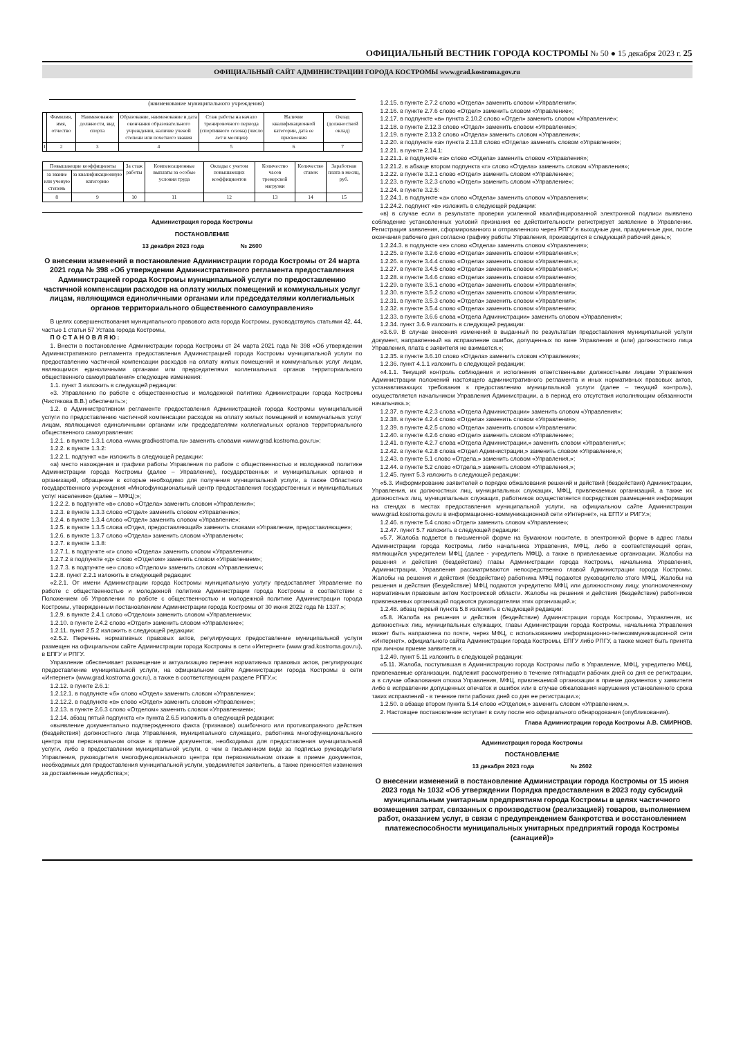ОФИЦИАЛЬНЫЙ ВЕСТНИК ГОРОДА КОСТРОМЫ № 50 ● 15 декабря 2023 г. 25
ОФИЦИАЛЬНЫЙ САЙТ АДМИНИСТРАЦИИ ГОРОДА КОСТРОМЫ www.grad.kostroma.gov.ru
(наименование муниципального учреждения)
| | Фамилия, имя, отчество | Наименование должности, вид спорта | Образование, наименование и дата окончания образовательного учреждения, наличие ученой степени или почетного звания | Стаж работы на начало тренировочного периода (спортивного сезона) (число лет и месяцев) | Наличие квалификационной категории, дата ее присвоения | Оклад (должностной оклад) |
| --- | --- | --- | --- | --- | --- | --- |
| 1 | 2 | 3 | 4 | 5 | 6 | 7 |
| Повышающие коэффициенты | | За стаж работы | Компенсационные выплаты за особые условия труда | Оклады с учетом повышающих коэффициентов | Количество часов тренерской нагрузки | Количество ставок | Заработная плата в месяц, руб. |
| --- | --- | --- | --- | --- | --- | --- | --- |
| за звание или ученую степень | за квалификационную категорию | | | | | | |
| 8 | 9 | 10 | 11 | 12 | 13 | 14 | 15 |
Администрация города Костромы
ПОСТАНОВЛЕНИЕ
13 декабря 2023 года № 2600
О внесении изменений в постановление Администрации города Костромы от 24 марта 2021 года № 398 «Об утверждении Административного регламента предоставления Администрацией города Костромы муниципальной услуги по предоставлению частичной компенсации расходов на оплату жилых помещений и коммунальных услуг лицам, являющимся единоличными органами или председателями коллегиальных органов территориального общественного самоуправления»
В целях совершенствования муниципального правового акта города Костромы, руководствуясь статьями 42, 44, частью 1 статьи 57 Устава города Костромы,
П О С Т А Н О В Л Я Ю :
1. Внести в постановление Администрации города Костромы от 24 марта 2021 года № 398 «Об утверждении Административного регламента предоставления Администрацией города Костромы муниципальной услуги по предоставлению частичной компенсации расходов на оплату жилых помещений и коммунальных услуг лицам, являющимся единоличными органами или председателями коллегиальных органов территориального общественного самоуправления» следующие изменения:
1.1. пункт 3 изложить в следующей редакции:
«3. Управлению по работе с общественностью и молодежной политике Администрации города Костромы (Чистякова В.В.) обеспечить:»;
1.2. в Административном регламенте предоставления Администрацией города Костромы муниципальной услуги по предоставлению частичной компенсации расходов на оплату жилых помещений и коммунальных услуг лицам, являющимся единоличными органами или председателями коллегиальных органов территориального общественного самоуправления:
1.2.1. в пункте 1.3.1 слова «www.gradkostroma.ru» заменить словами «www.grad.kostroma.gov.ru»;
1.2.2. в пункте 1.3.2:
1.2.2.1. подпункт «а» изложить в следующей редакции:
«а) место нахождения и графики работы Управления по работе с общественностью и молодежной политике Администрации города Костромы (далее – Управление), государственных и муниципальных органов и организаций, обращение в которые необходимо для получения муниципальной услуги, а также Областного государственного учреждения «Многофункциональный центр предоставления государственных и муниципальных услуг населению» (далее – МФЦ);»;
1.2.2.2. в подпункте «в» слово «Отдела» заменить словом «Управления»;
1.2.3. в пункте 1.3.3 слово «Отдел» заменить словом «Управление»;
1.2.4. в пункте 1.3.4 слово «Отдел» заменить словом «Управление»;
1.2.5. в пункте 1.3.5 слова «Отдел, предоставляющий» заменить словами «Управление, предоставляющее»;
1.2.6. в пункте 1.3.7 слово «Отдела» заменить словом «Управления»;
1.2.7. в пункте 1.3.8:
1.2.7.1. в подпункте «г» слово «Отдела» заменить словом «Управления»;
1.2.7.2 в подпункте «д» слово «Отделом» заменить словом «Управлением»;
1.2.7.3. в подпункте «е» слово «Отделом» заменить словом «Управлением»;
1.2.8. пункт 2.2.1 изложить в следующей редакции:
«2.2.1. От имени Администрации города Костромы муниципальную услугу предоставляет Управление по работе с общественностью и молодежной политике Администрации города Костромы в соответствии с Положением об Управлении по работе с общественностью и молодежной политике Администрации города Костромы, утвержденным постановлением Администрации города Костромы от 30 июня 2022 года № 1337.»;
1.2.9. в пункте 2.4.1 слово «Отделом» заменить словом «Управлением»;
1.2.10. в пункте 2.4.2 слово «Отдел» заменить словом «Управление»;
1.2.11. пункт 2.5.2 изложить в следующей редакции:
«2.5.2. Перечень нормативных правовых актов, регулирующих предоставление муниципальной услуги размещен на официальном сайте Администрации города Костромы в сети «Интернет» (www.grad.kostroma.gov.ru), в ЕПГУ и РПГУ.
Управление обеспечивает размещение и актуализацию перечня нормативных правовых актов, регулирующих предоставление муниципальной услуги, на официальном сайте Администрации города Костромы в сети «Интернет» (www.grad.kostroma.gov.ru), а также в соответствующем разделе РПГУ.»;
1.2.12. в пункте 2.6.1:
1.2.12.1. в подпункте «б» слово «Отдел» заменить словом «Управление»;
1.2.12.2. в подпункте «в» слово «Отдел» заменить словом «Управление»;
1.2.13. в пункте 2.6.3 слово «Отделом» заменить словом «Управлением»;
1.2.14. абзац пятый подпункта «г» пункта 2.6.5 изложить в следующей редакции:
«выявление документально подтвержденного факта (признаков) ошибочного или противоправного действия (бездействия) должностного лица Управления, муниципального служащего, работника многофункционального центра при первоначальном отказе в приеме документов, необходимых для предоставления муниципальной услуги, либо в предоставлении муниципальной услуги, о чем в письменном виде за подписью руководителя Управления, руководителя многофункционального центра при первоначальном отказе в приеме документов, необходимых для предоставления муниципальной услуги, уведомляется заявитель, а также приносятся извинения за доставленные неудобства;»;
1.2.15. в пункте 2.7.2 слово «Отдела» заменить словом «Управления»;
1.2.16. в пункте 2.7.6 слово «Отдел» заменить словом «Управление»;
1.2.17. в подпункте «в» пункта 2.10.2 слово «Отдел» заменить словом «Управление»;
1.2.18. в пункте 2.12.3 слово «Отдел» заменить словом «Управление»;
1.2.19. в пункте 2.13.2 слово «Отдела» заменить словом «Управления»;
1.2.20. в подпункте «а» пункта 2.13.8 слово «Отдела» заменить словом «Управления»;
1.2.21. в пункте 2.14.1:
1.2.21.1. в подпункте «а» слово «Отдела» заменить словом «Управления»;
1.2.21.2. в абзаце втором подпункта «г» слово «Отдела» заменить словом «Управления»;
1.2.22. в пункте 3.2.1 слово «Отдел» заменить словом «Управление»;
1.2.23. в пункте 3.2.3 слово «Отдел» заменить словом «Управление»;
1.2.24. в пункте 3.2.5:
1.2.24.1. в подпункте «а» слово «Отдела» заменить словом «Управления»;
1.2.24.2. подпункт «в» изложить в следующей редакции:
«в) в случае если в результате проверки усиленной квалифицированной электронной подписи выявлено соблюдение установленных условий признания ее действительности регистрирует заявление в Управлении. Регистрация заявления, сформированного и отправленного через РПГУ в выходные дни, праздничные дни, после окончания рабочего дня согласно графику работы Управления, производится в следующий рабочий день;»;
1.2.24.3. в подпункте «е» слово «Отдела» заменить словом «Управления»;
1.2.25. в пункте 3.2.6 слово «Отдела» заменить словом «Управления.»;
1.2.26. в пункте 3.4.4 слово «Отдела» заменить словом «Управления.»;
1.2.27. в пункте 3.4.5 слово «Отдела» заменить словом «Управления.»;
1.2.28. в пункте 3.4.6 слово «Отдела» заменить словом «Управления»;
1.2.29. в пункте 3.5.1 слово «Отдела» заменить словом «Управления»;
1.2.30. в пункте 3.5.2 слово «Отдела» заменить словом «Управления»;
1.2.31. в пункте 3.5.3 слово «Отдела» заменить словом «Управления»;
1.2.32. в пункте 3.5.4 слово «Отдела» заменить словом «Управления»;
1.2.33. в пункте 3.6.6 слова «Отдела Администрации» заменить словом «Управления»;
1.2.34. пункт 3.6.9 изложить в следующей редакции:
«3.6.9. В случае внесения изменений в выданный по результатам предоставления муниципальной услуги документ, направленный на исправление ошибок, допущенных по вине Управления и (или) должностного лица Управления, плата с заявителя не взимается.»;
1.2.35. в пункте 3.6.10 слово «Отдела» заменить словом «Управления»;
1.2.36. пункт 4.1.1 изложить в следующей редакции;
«4.1.1. Текущий контроль соблюдения и исполнения ответственными должностными лицами Управления Администрации положений настоящего административного регламента и иных нормативных правовых актов, устанавливающих требования к предоставлению муниципальной услуги (далее – текущий контроль), осуществляется начальником Управления Администрации, а в период его отсутствия исполняющим обязанности начальника.»;
1.2.37. в пункте 4.2.3 слова «Отдела Администрации» заменить словом «Управления»;
1.2.38. в пункте 4.2.4 слово «Отдела» заменить словом «Управления»;
1.2.39. в пункте 4.2.5 слово «Отдела» заменить словом «Управления»;
1.2.40. в пункте 4.2.6 слово «Отдел» заменить словом «Управление»;
1.2.41. в пункте 4.2.7 слова «Отдела Администрации,» заменить словом «Управления,»;
1.2.42. в пункте 4.2.8 слова «Отдел Администрации,» заменить словом «Управление,»;
1.2.43. в пункте 5.1 слово «Отдела,» заменить словом «Управления,»;
1.2.44. в пункте 5.2 слово «Отдела,» заменить словом «Управления,»;
1.2.45. пункт 5.3 изложить в следующей редакции:
«5.3. Информирование заявителей о порядке обжалования решений и действий (бездействия) Администрации, Управления, их должностных лиц, муниципальных служащих, МФЦ, привлекаемых организаций, а также их должностных лиц, муниципальных служащих, работников осуществляется посредством размещения информации на стендах в местах предоставления муниципальной услуги, на официальном сайте Администрации www.grad.kostroma.gov.ru в информационно-коммуникационной сети «Интернет», на ЕГПУ и РИГУ.»;
1.2.46. в пункте 5.4 слово «Отдел» заменить словом «Управление»;
1.2.47. пункт 5.7 изложить в следующей редакции:
«5.7. Жалоба подается в письменной форме на бумажном носителе, в электронной форме в адрес главы Администрации города Костромы, либо начальника Управления, МФЦ, либо в соответствующий орган, являющийся учредителем МФЦ (далее - учредитель МФЦ), а также в привлекаемые организации. Жалобы на решения и действия (бездействие) главы Администрации города Костромы, начальника Управления, Администрации, Управления рассматриваются непосредственно главой Администрации города Костромы. Жалобы на решения и действия (бездействие) работника МФЦ подаются руководителю этого МФЦ. Жалобы на решения и действия (бездействие) МФЦ подаются учредителю МФЦ или должностному лицу, уполномоченному нормативным правовым актом Костромской области. Жалобы на решения и действия (бездействие) работников привлекаемых организаций подаются руководителям этих организаций.»;
1.2.48. абзац первый пункта 5.8 изложить в следующей редакции:
«5.8. Жалоба на решения и действия (бездействие) Администрации города Костромы, Управления, их должностных лиц, муниципальных служащих, главы Администрации города Костромы, начальника Управления может быть направлена по почте, через МФЦ, с использованием информационно-телекоммуникационной сети «Интернет», официального сайта Администрации города Костромы, ЕПГУ либо РПГУ, а также может быть принята при личном приеме заявителя.»;
1.2.49. пункт 5.11 изложить в следующей редакции:
«5.11. Жалоба, поступившая в Администрацию города Костромы либо в Управление, МФЦ, учредителю МФЦ, привлекаемые организации, подлежит рассмотрению в течение пятнадцати рабочих дней со дня ее регистрации, а в случае обжалования отказа Управления, МФЦ, привлекаемой организации в приеме документов у заявителя либо в исправлении допущенных опечаток и ошибок или в случае обжалования нарушения установленного срока таких исправлений - в течение пяти рабочих дней со дня ее регистрации.»;
1.2.50. в абзаце втором пункта 5.14 слово «Отделом,» заменить словом «Управлением,».
2. Настоящее постановление вступает в силу после его официального обнародования (опубликования).
Глава Администрации города Костромы А.В. СМИРНОВ.
Администрация города Костромы
ПОСТАНОВЛЕНИЕ
13 декабря 2023 года № 2602
О внесении изменений в постановление Администрации города Костромы от 15 июня 2023 года № 1032 «Об утверждении Порядка предоставления в 2023 году субсидий муниципальным унитарным предприятиям города Костромы в целях частичного возмещения затрат, связанных с производством (реализацией) товаров, выполнением работ, оказанием услуг, в связи с предупреждением банкротства и восстановлением платежеспособности муниципальных унитарных предприятий города Костромы (санацией)»